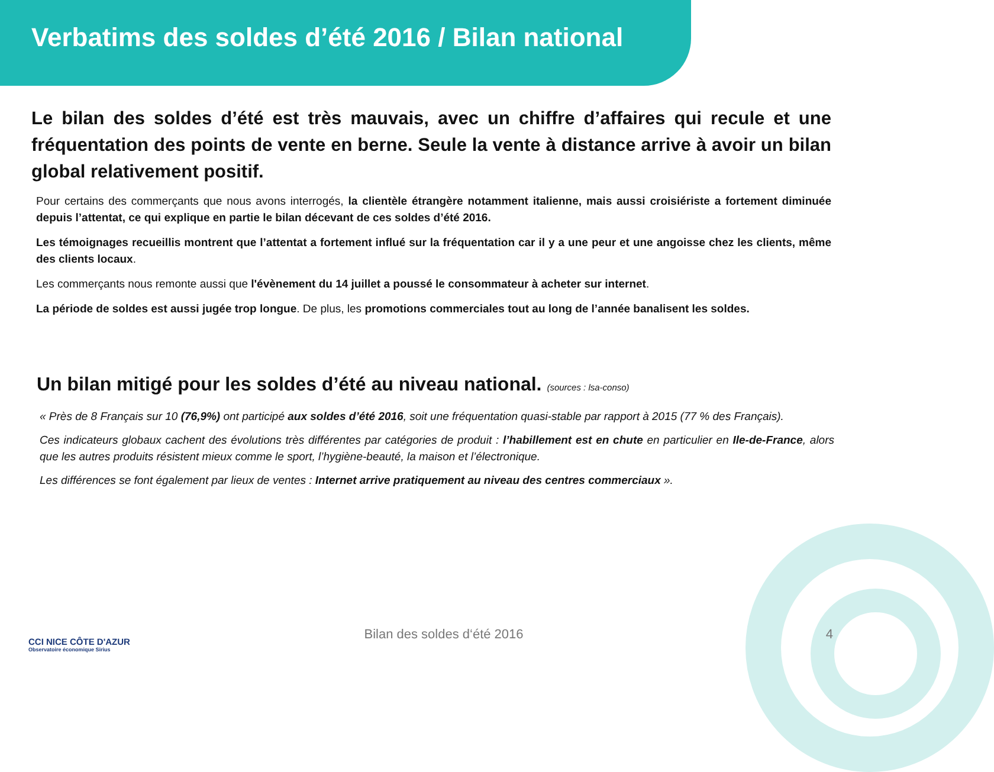Verbatims des soldes d’été 2016 / Bilan national
Le bilan des soldes d’été est très mauvais, avec un chiffre d’affaires qui recule et une fréquentation des points de vente en berne. Seule la vente à distance arrive à avoir un bilan global relativement positif.
Pour certains des commerçants que nous avons interrogés, la clientèle étrangère notamment italienne, mais aussi croisiériste a fortement diminuée depuis l’attentat, ce qui explique en partie le bilan décevant de ces soldes d’été 2016.
Les témoignages recueillis montrent que l’attentat a fortement influé sur la fréquentation car il y a une peur et une angoisse chez les clients, même des clients locaux.
Les commerçants nous remonte aussi que l'évènement du 14 juillet a poussé le consommateur à acheter sur internet.
La période de soldes est aussi jugée trop longue. De plus, les promotions commerciales tout au long de l’année banalisent les soldes.
Un bilan mitigé pour les soldes d’été au niveau national. (sources : lsa-conso)
« Près de 8 Français sur 10 (76,9%) ont participé aux soldes d’été 2016, soit une fréquentation quasi-stable par rapport à 2015 (77 % des Français).
Ces indicateurs globaux cachent des évolutions très différentes par catégories de produit : l’habillement est en chute en particulier en Ile-de-France, alors que les autres produits résistent mieux comme le sport, l’hygiène-beauté, la maison et l’électronique.
Les différences se font également par lieux de ventes : Internet arrive pratiquement au niveau des centres commerciaux ».
CCI NICE CÔTE D'AZUR
Observatoire économique Sirius
Bilan des soldes d‘été 2016 4